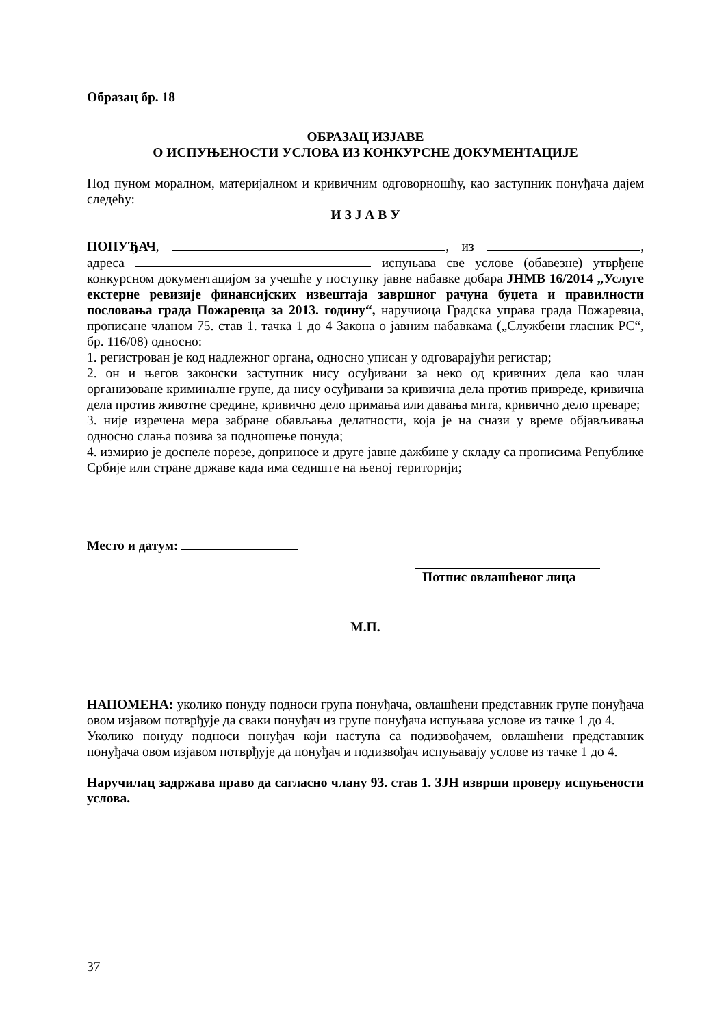Образац бр. 18
ОБРАЗАЦ ИЗЈАВЕ
О ИСПУЊЕНОСТИ УСЛОВА ИЗ КОНКУРСНЕ ДОКУМЕНТАЦИЈЕ
Под пуном моралном, материјалном и кривичним одговорношћу, као заступник понуђача дајем следећу:
И З Ј А В У
ПОНУЂАЧ, , из , адреса испуњава све услове (обавезне) утврђене конкурсном документацијом за учешће у поступку јавне набавке добара ЈНМВ 16/2014 „Услуге екстерне ревизије финансијских извештаја завршног рачуна буџета и правилности пословања града Пожаревца за 2013. годину“, наручиоца Градска управа града Пожаревца, прописане чланом 75. став 1. тачка 1 до 4 Закона о јавним набавкама („Службени гласник РС“, бр. 116/08) односно:
1. регистрован је код надлежног органа, односно уписан у одговарајући регистар;
2. он и његов законски заступник нису осуђивани за неко од кривчних дела као члан организоване криминалне групе, да нису осуђивани за кривична дела против привреде, кривична дела против животне средине, кривично дело примања или давања мита, кривично дело преваре;
3. није изречена мера забране обављања делатности, која је на снази у време објављивања односно слања позива за подношење понуда;
4. измирио је доспеле порезе, доприносе и друге јавне дажбине у складу са прописима Републике Србије или стране државе када има седиште на њеној територији;
Место и датум:
Потпис овлашћеног лица
М.П.
НАПОМЕНА: уколико понуду подноси група понуђача, овлашћени представник групе понуђача овом изјавом потврђује да сваки понуђач из групе понуђача испуњава услове из тачке 1 до 4.
Уколико понуду подноси понуђач који наступа са подизвођачем, овлашћени представник понуђача овом изјавом потврђује да понуђач и подизвођач испуњавају услове из тачке 1 до 4.
Наручилац задржава право да сагласно члану 93. став 1. ЗЈН изврши проверу испуњености услова.
37